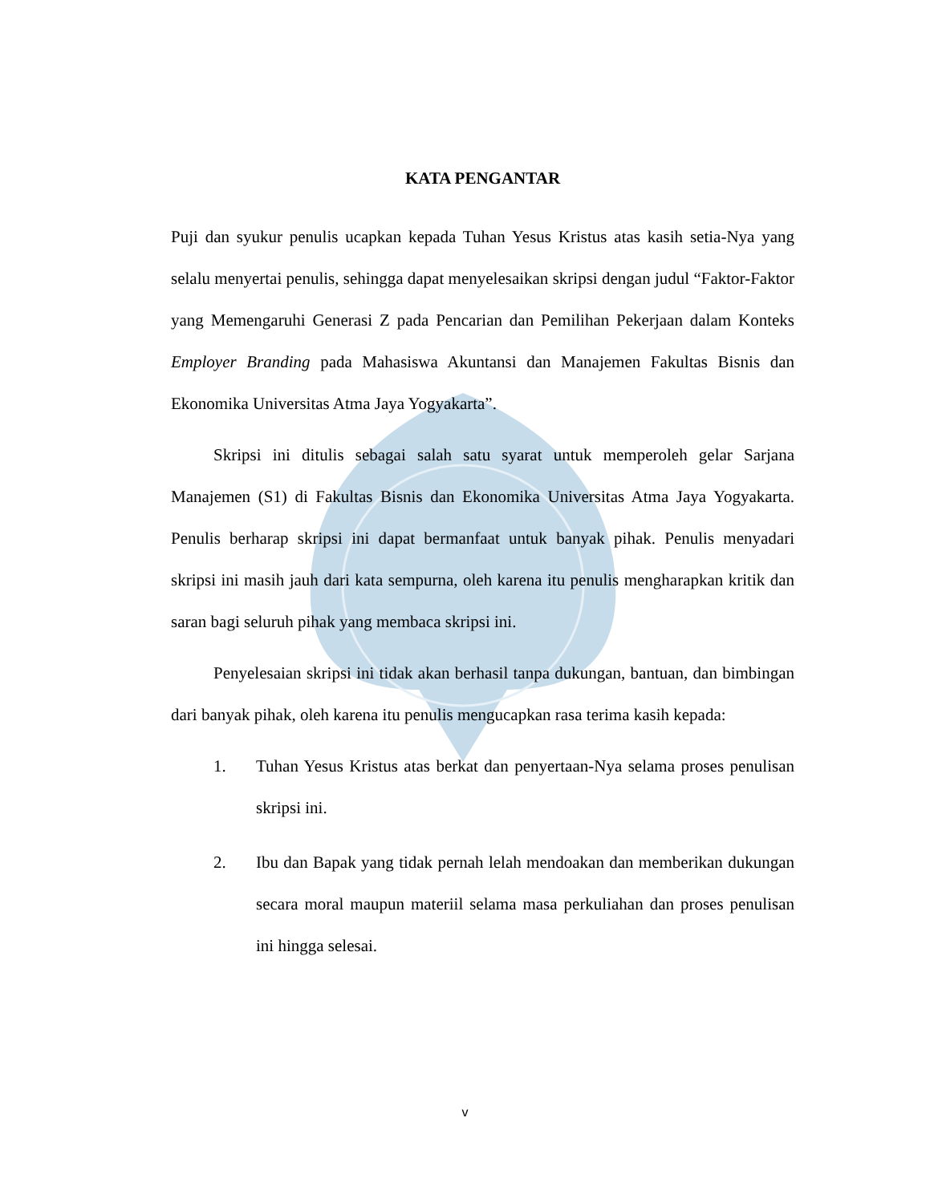KATA PENGANTAR
Puji dan syukur penulis ucapkan kepada Tuhan Yesus Kristus atas kasih setia-Nya yang selalu menyertai penulis, sehingga dapat menyelesaikan skripsi dengan judul “Faktor-Faktor yang Memengaruhi Generasi Z pada Pencarian dan Pemilihan Pekerjaan dalam Konteks Employer Branding pada Mahasiswa Akuntansi dan Manajemen Fakultas Bisnis dan Ekonomika Universitas Atma Jaya Yogyakarta”.
Skripsi ini ditulis sebagai salah satu syarat untuk memperoleh gelar Sarjana Manajemen (S1) di Fakultas Bisnis dan Ekonomika Universitas Atma Jaya Yogyakarta. Penulis berharap skripsi ini dapat bermanfaat untuk banyak pihak. Penulis menyadari skripsi ini masih jauh dari kata sempurna, oleh karena itu penulis mengharapkan kritik dan saran bagi seluruh pihak yang membaca skripsi ini.
Penyelesaian skripsi ini tidak akan berhasil tanpa dukungan, bantuan, dan bimbingan dari banyak pihak, oleh karena itu penulis mengucapkan rasa terima kasih kepada:
1. Tuhan Yesus Kristus atas berkat dan penyertaan-Nya selama proses penulisan skripsi ini.
2. Ibu dan Bapak yang tidak pernah lelah mendoakan dan memberikan dukungan secara moral maupun materiil selama masa perkuliahan dan proses penulisan ini hingga selesai.
v